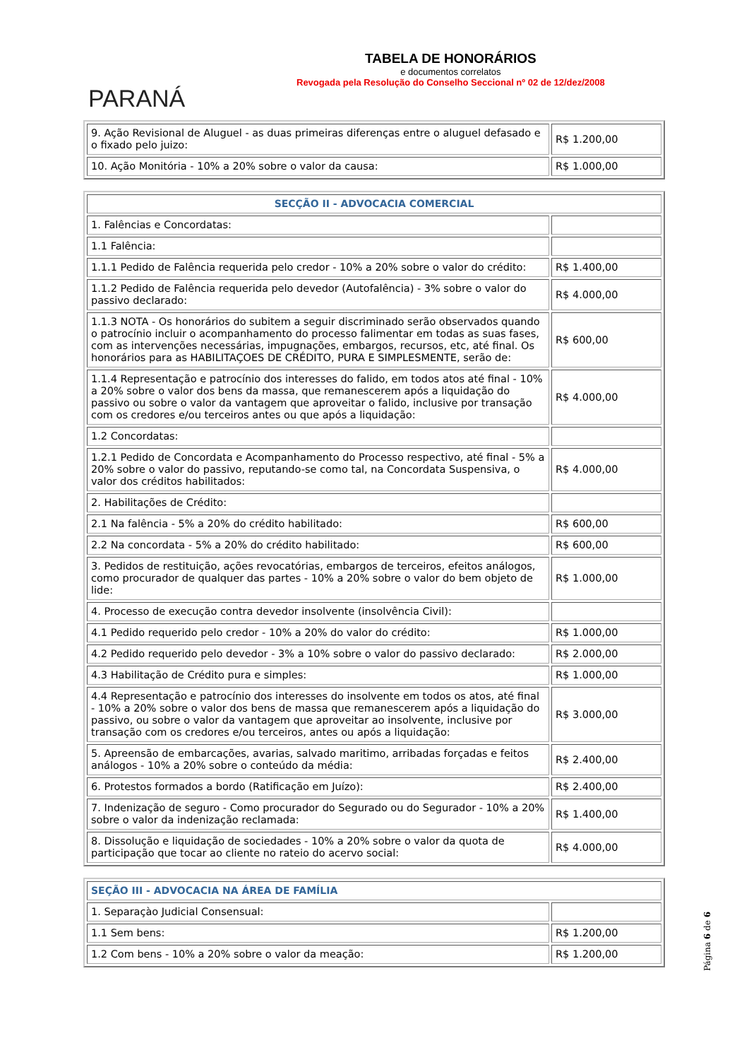PARANÁ
TABELA DE HONORÁRIOS
e documentos correlatos
Revogada pela Resolução do Conselho Seccional nº 02 de 12/dez/2008
| 9. Ação Revisional de Aluguel - as duas primeiras diferenças entre o aluguel defasado e o fixado pelo juizo: | R$ 1.200,00 |
| 10. Ação Monitória - 10% a 20% sobre o valor da causa: | R$ 1.000,00 |
| SECÇÃO II - ADVOCACIA COMERCIAL | |
| 1. Falências e Concordatas: | |
| 1.1 Falência: | |
| 1.1.1 Pedido de Falência requerida pelo credor - 10% a 20% sobre o valor do crédito: | R$ 1.400,00 |
| 1.1.2 Pedido de Falência requerida pelo devedor (Autofalência) - 3% sobre o valor do passivo declarado: | R$ 4.000,00 |
| 1.1.3 NOTA - Os honorários do subitem a seguir discriminado serão observados quando o patrocínio incluir o acompanhamento do processo falimentar em todas as suas fases, com as intervenções necessárias, impugnações, embargos, recursos, etc, até final. Os honorários para as HABILITAÇOES DE CRÉDITO, PURA E SIMPLESMENTE, serão de: | R$ 600,00 |
| 1.1.4 Representação e patrocínio dos interesses do falido, em todos atos até final - 10% a 20% sobre o valor dos bens da massa, que remanescerem após a liquidação do passivo ou sobre o valor da vantagem que aproveitar o falido, inclusive por transação com os credores e/ou terceiros antes ou que após a liquidação: | R$ 4.000,00 |
| 1.2 Concordatas: | |
| 1.2.1 Pedido de Concordata e Acompanhamento do Processo respectivo, até final - 5% a 20% sobre o valor do passivo, reputando-se como tal, na Concordata Suspensiva, o valor dos créditos habilitados: | R$ 4.000,00 |
| 2. Habilitações de Crédito: | |
| 2.1 Na falência - 5% a 20% do crédito habilitado: | R$ 600,00 |
| 2.2 Na concordata - 5% a 20% do crédito habilitado: | R$ 600,00 |
| 3. Pedidos de restituição, ações revocatórias, embargos de terceiros, efeitos análogos, como procurador de qualquer das partes - 10% a 20% sobre o valor do bem objeto de lide: | R$ 1.000,00 |
| 4. Processo de execução contra devedor insolvente (insolvência Civil): | |
| 4.1 Pedido requerido pelo credor - 10% a 20% do valor do crédito: | R$ 1.000,00 |
| 4.2 Pedido requerido pelo devedor - 3% a 10% sobre o valor do passivo declarado: | R$ 2.000,00 |
| 4.3 Habilitação de Crédito pura e simples: | R$ 1.000,00 |
| 4.4 Representação e patrocínio dos interesses do insolvente em todos os atos, até final - 10% a 20% sobre o valor dos bens de massa que remanescerem após a liquidação do passivo, ou sobre o valor da vantagem que aproveitar ao insolvente, inclusive por transação com os credores e/ou terceiros, antes ou após a liquidação: | R$ 3.000,00 |
| 5. Apreensão de embarcações, avarias, salvado maritimo, arribadas forçadas e feitos análogos - 10% a 20% sobre o conteúdo da média: | R$ 2.400,00 |
| 6. Protestos formados a bordo (Ratificação em Juízo): | R$ 2.400,00 |
| 7. Indenização de seguro - Como procurador do Segurado ou do Segurador - 10% a 20% sobre o valor da indenização reclamada: | R$ 1.400,00 |
| 8. Dissolução e liquidação de sociedades - 10% a 20% sobre o valor da quota de participação que tocar ao cliente no rateio do acervo social: | R$ 4.000,00 |
| SEÇÃO III - ADVOCACIA NA ÁREA DE FAMÍLIA | |
| 1. Separaçào Judicial Consensual: | |
| 1.1 Sem bens: | R$ 1.200,00 |
| 1.2 Com bens - 10% a 20% sobre o valor da meação: | R$ 1.200,00 |
Página 6 de 6